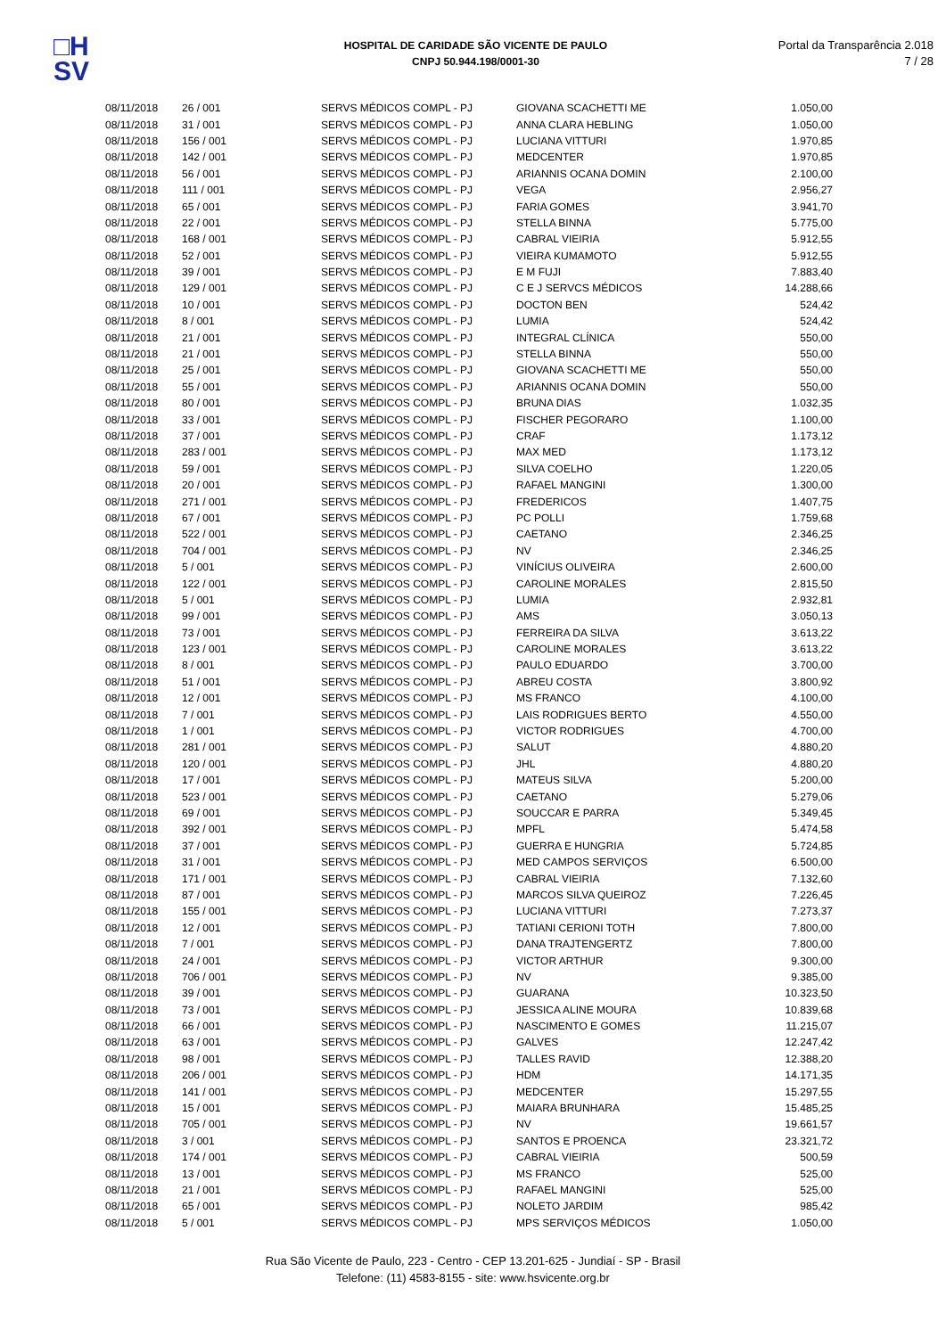□H
SV
HOSPITAL DE CARIDADE SÃO VICENTE DE PAULO
CNPJ 50.944.198/0001-30
Portal da Transparência 2.018
7 / 28
| 08/11/2018 | 26 / 001 | SERVS MÉDICOS COMPL - PJ | GIOVANA SCACHETTI ME | 1.050,00 |
| 08/11/2018 | 31 / 001 | SERVS MÉDICOS COMPL - PJ | ANNA CLARA HEBLING | 1.050,00 |
| 08/11/2018 | 156 / 001 | SERVS MÉDICOS COMPL - PJ | LUCIANA VITTURI | 1.970,85 |
| 08/11/2018 | 142 / 001 | SERVS MÉDICOS COMPL - PJ | MEDCENTER | 1.970,85 |
| 08/11/2018 | 56 / 001 | SERVS MÉDICOS COMPL - PJ | ARIANNIS OCANA DOMIN | 2.100,00 |
| 08/11/2018 | 111 / 001 | SERVS MÉDICOS COMPL - PJ | VEGA | 2.956,27 |
| 08/11/2018 | 65 / 001 | SERVS MÉDICOS COMPL - PJ | FARIA GOMES | 3.941,70 |
| 08/11/2018 | 22 / 001 | SERVS MÉDICOS COMPL - PJ | STELLA BINNA | 5.775,00 |
| 08/11/2018 | 168 / 001 | SERVS MÉDICOS COMPL - PJ | CABRAL VIEIRIA | 5.912,55 |
| 08/11/2018 | 52 / 001 | SERVS MÉDICOS COMPL - PJ | VIEIRA KUMAMOTO | 5.912,55 |
| 08/11/2018 | 39 / 001 | SERVS MÉDICOS COMPL - PJ | E M FUJI | 7.883,40 |
| 08/11/2018 | 129 / 001 | SERVS MÉDICOS COMPL - PJ | C E J SERVCS MÉDICOS | 14.288,66 |
| 08/11/2018 | 10 / 001 | SERVS MÉDICOS COMPL - PJ | DOCTON BEN | 524,42 |
| 08/11/2018 | 8 / 001 | SERVS MÉDICOS COMPL - PJ | LUMIA | 524,42 |
| 08/11/2018 | 21 / 001 | SERVS MÉDICOS COMPL - PJ | INTEGRAL CLÍNICA | 550,00 |
| 08/11/2018 | 21 / 001 | SERVS MÉDICOS COMPL - PJ | STELLA BINNA | 550,00 |
| 08/11/2018 | 25 / 001 | SERVS MÉDICOS COMPL - PJ | GIOVANA SCACHETTI ME | 550,00 |
| 08/11/2018 | 55 / 001 | SERVS MÉDICOS COMPL - PJ | ARIANNIS OCANA DOMIN | 550,00 |
| 08/11/2018 | 80 / 001 | SERVS MÉDICOS COMPL - PJ | BRUNA DIAS | 1.032,35 |
| 08/11/2018 | 33 / 001 | SERVS MÉDICOS COMPL - PJ | FISCHER PEGORARO | 1.100,00 |
| 08/11/2018 | 37 / 001 | SERVS MÉDICOS COMPL - PJ | CRAF | 1.173,12 |
| 08/11/2018 | 283 / 001 | SERVS MÉDICOS COMPL - PJ | MAX MED | 1.173,12 |
| 08/11/2018 | 59 / 001 | SERVS MÉDICOS COMPL - PJ | SILVA COELHO | 1.220,05 |
| 08/11/2018 | 20 / 001 | SERVS MÉDICOS COMPL - PJ | RAFAEL MANGINI | 1.300,00 |
| 08/11/2018 | 271 / 001 | SERVS MÉDICOS COMPL - PJ | FREDERICOS | 1.407,75 |
| 08/11/2018 | 67 / 001 | SERVS MÉDICOS COMPL - PJ | PC POLLI | 1.759,68 |
| 08/11/2018 | 522 / 001 | SERVS MÉDICOS COMPL - PJ | CAETANO | 2.346,25 |
| 08/11/2018 | 704 / 001 | SERVS MÉDICOS COMPL - PJ | NV | 2.346,25 |
| 08/11/2018 | 5 / 001 | SERVS MÉDICOS COMPL - PJ | VINÍCIUS OLIVEIRA | 2.600,00 |
| 08/11/2018 | 122 / 001 | SERVS MÉDICOS COMPL - PJ | CAROLINE MORALES | 2.815,50 |
| 08/11/2018 | 5 / 001 | SERVS MÉDICOS COMPL - PJ | LUMIA | 2.932,81 |
| 08/11/2018 | 99 / 001 | SERVS MÉDICOS COMPL - PJ | AMS | 3.050,13 |
| 08/11/2018 | 73 / 001 | SERVS MÉDICOS COMPL - PJ | FERREIRA DA SILVA | 3.613,22 |
| 08/11/2018 | 123 / 001 | SERVS MÉDICOS COMPL - PJ | CAROLINE MORALES | 3.613,22 |
| 08/11/2018 | 8 / 001 | SERVS MÉDICOS COMPL - PJ | PAULO EDUARDO | 3.700,00 |
| 08/11/2018 | 51 / 001 | SERVS MÉDICOS COMPL - PJ | ABREU COSTA | 3.800,92 |
| 08/11/2018 | 12 / 001 | SERVS MÉDICOS COMPL - PJ | MS FRANCO | 4.100,00 |
| 08/11/2018 | 7 / 001 | SERVS MÉDICOS COMPL - PJ | LAIS RODRIGUES BERTO | 4.550,00 |
| 08/11/2018 | 1 / 001 | SERVS MÉDICOS COMPL - PJ | VICTOR RODRIGUES | 4.700,00 |
| 08/11/2018 | 281 / 001 | SERVS MÉDICOS COMPL - PJ | SALUT | 4.880,20 |
| 08/11/2018 | 120 / 001 | SERVS MÉDICOS COMPL - PJ | JHL | 4.880,20 |
| 08/11/2018 | 17 / 001 | SERVS MÉDICOS COMPL - PJ | MATEUS SILVA | 5.200,00 |
| 08/11/2018 | 523 / 001 | SERVS MÉDICOS COMPL - PJ | CAETANO | 5.279,06 |
| 08/11/2018 | 69 / 001 | SERVS MÉDICOS COMPL - PJ | SOUCCAR E PARRA | 5.349,45 |
| 08/11/2018 | 392 / 001 | SERVS MÉDICOS COMPL - PJ | MPFL | 5.474,58 |
| 08/11/2018 | 37 / 001 | SERVS MÉDICOS COMPL - PJ | GUERRA E HUNGRIA | 5.724,85 |
| 08/11/2018 | 31 / 001 | SERVS MÉDICOS COMPL - PJ | MED CAMPOS SERVIÇOS | 6.500,00 |
| 08/11/2018 | 171 / 001 | SERVS MÉDICOS COMPL - PJ | CABRAL VIEIRIA | 7.132,60 |
| 08/11/2018 | 87 / 001 | SERVS MÉDICOS COMPL - PJ | MARCOS SILVA QUEIROZ | 7.226,45 |
| 08/11/2018 | 155 / 001 | SERVS MÉDICOS COMPL - PJ | LUCIANA VITTURI | 7.273,37 |
| 08/11/2018 | 12 / 001 | SERVS MÉDICOS COMPL - PJ | TATIANI CERIONI TOTH | 7.800,00 |
| 08/11/2018 | 7 / 001 | SERVS MÉDICOS COMPL - PJ | DANA TRAJTENGERTZ | 7.800,00 |
| 08/11/2018 | 24 / 001 | SERVS MÉDICOS COMPL - PJ | VICTOR ARTHUR | 9.300,00 |
| 08/11/2018 | 706 / 001 | SERVS MÉDICOS COMPL - PJ | NV | 9.385,00 |
| 08/11/2018 | 39 / 001 | SERVS MÉDICOS COMPL - PJ | GUARANA | 10.323,50 |
| 08/11/2018 | 73 / 001 | SERVS MÉDICOS COMPL - PJ | JESSICA ALINE MOURA | 10.839,68 |
| 08/11/2018 | 66 / 001 | SERVS MÉDICOS COMPL - PJ | NASCIMENTO E GOMES | 11.215,07 |
| 08/11/2018 | 63 / 001 | SERVS MÉDICOS COMPL - PJ | GALVES | 12.247,42 |
| 08/11/2018 | 98 / 001 | SERVS MÉDICOS COMPL - PJ | TALLES RAVID | 12.388,20 |
| 08/11/2018 | 206 / 001 | SERVS MÉDICOS COMPL - PJ | HDM | 14.171,35 |
| 08/11/2018 | 141 / 001 | SERVS MÉDICOS COMPL - PJ | MEDCENTER | 15.297,55 |
| 08/11/2018 | 15 / 001 | SERVS MÉDICOS COMPL - PJ | MAIARA BRUNHARA | 15.485,25 |
| 08/11/2018 | 705 / 001 | SERVS MÉDICOS COMPL - PJ | NV | 19.661,57 |
| 08/11/2018 | 3 / 001 | SERVS MÉDICOS COMPL - PJ | SANTOS E PROENCA | 23.321,72 |
| 08/11/2018 | 174 / 001 | SERVS MÉDICOS COMPL - PJ | CABRAL VIEIRIA | 500,59 |
| 08/11/2018 | 13 / 001 | SERVS MÉDICOS COMPL - PJ | MS FRANCO | 525,00 |
| 08/11/2018 | 21 / 001 | SERVS MÉDICOS COMPL - PJ | RAFAEL MANGINI | 525,00 |
| 08/11/2018 | 65 / 001 | SERVS MÉDICOS COMPL - PJ | NOLETO JARDIM | 985,42 |
| 08/11/2018 | 5 / 001 | SERVS MÉDICOS COMPL - PJ | MPS SERVIÇOS MÉDICOS | 1.050,00 |
Rua São Vicente de Paulo, 223 - Centro - CEP 13.201-625 - Jundiaí - SP - Brasil
Telefone: (11) 4583-8155 - site: www.hsvicente.org.br